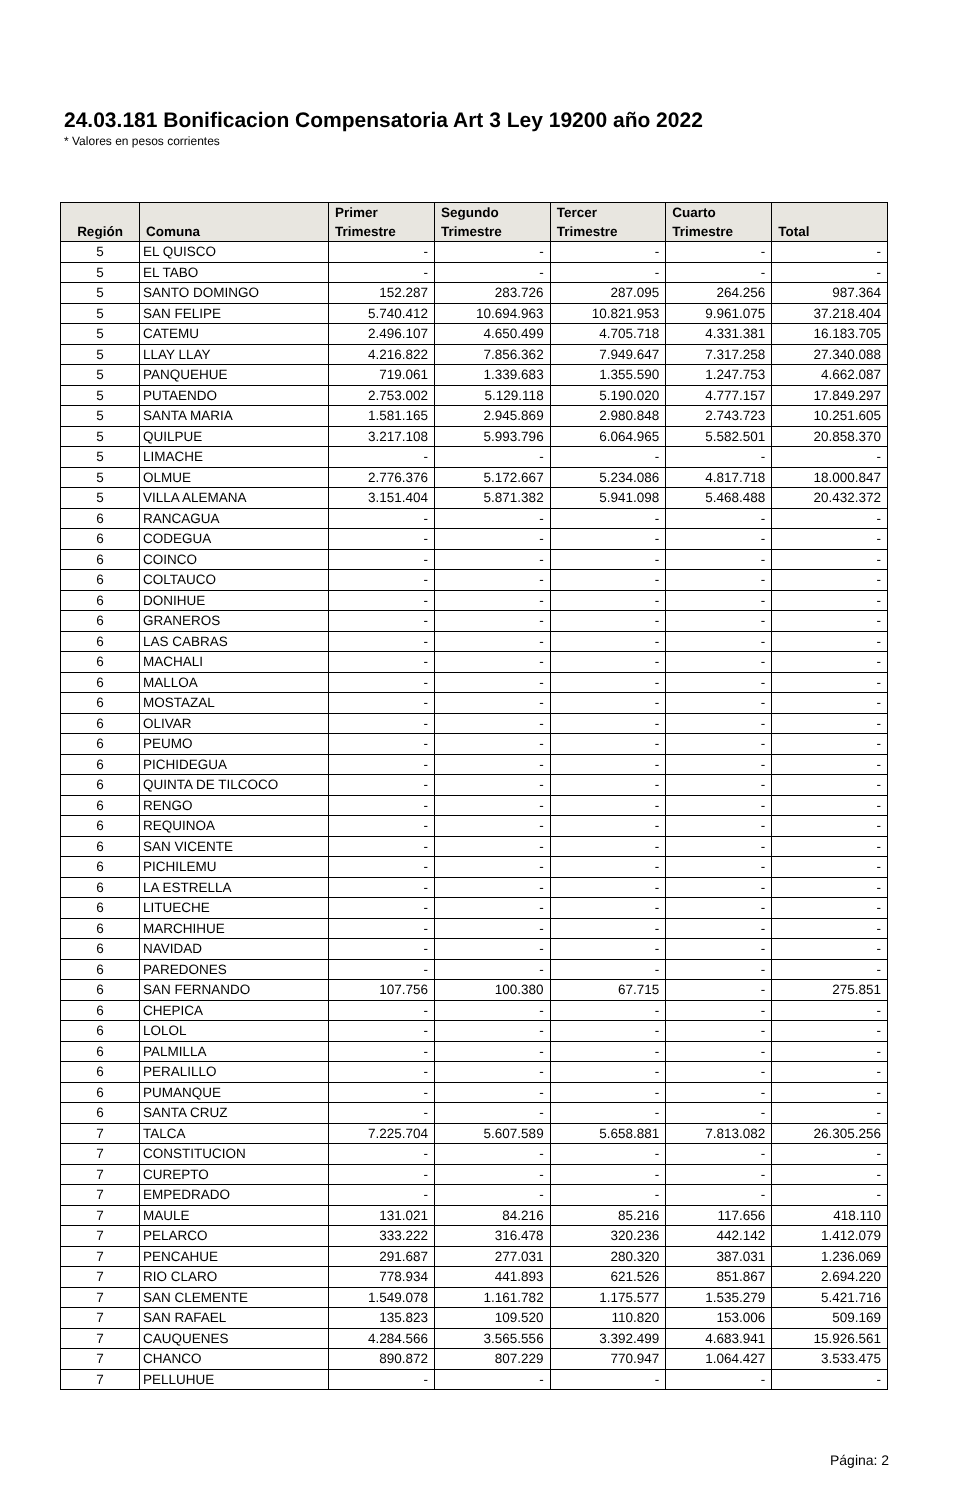24.03.181 Bonificacion Compensatoria Art 3 Ley 19200 año 2022
* Valores en pesos corrientes
| Región | Comuna | Primer Trimestre | Segundo Trimestre | Tercer Trimestre | Cuarto Trimestre | Total |
| --- | --- | --- | --- | --- | --- | --- |
| 5 | EL QUISCO | - | - | - | - | - |
| 5 | EL TABO | - | - | - | - | - |
| 5 | SANTO DOMINGO | 152.287 | 283.726 | 287.095 | 264.256 | 987.364 |
| 5 | SAN FELIPE | 5.740.412 | 10.694.963 | 10.821.953 | 9.961.075 | 37.218.404 |
| 5 | CATEMU | 2.496.107 | 4.650.499 | 4.705.718 | 4.331.381 | 16.183.705 |
| 5 | LLAY LLAY | 4.216.822 | 7.856.362 | 7.949.647 | 7.317.258 | 27.340.088 |
| 5 | PANQUEHUE | 719.061 | 1.339.683 | 1.355.590 | 1.247.753 | 4.662.087 |
| 5 | PUTAENDO | 2.753.002 | 5.129.118 | 5.190.020 | 4.777.157 | 17.849.297 |
| 5 | SANTA MARIA | 1.581.165 | 2.945.869 | 2.980.848 | 2.743.723 | 10.251.605 |
| 5 | QUILPUE | 3.217.108 | 5.993.796 | 6.064.965 | 5.582.501 | 20.858.370 |
| 5 | LIMACHE | - | - | - | - | - |
| 5 | OLMUE | 2.776.376 | 5.172.667 | 5.234.086 | 4.817.718 | 18.000.847 |
| 5 | VILLA ALEMANA | 3.151.404 | 5.871.382 | 5.941.098 | 5.468.488 | 20.432.372 |
| 6 | RANCAGUA | - | - | - | - | - |
| 6 | CODEGUA | - | - | - | - | - |
| 6 | COINCO | - | - | - | - | - |
| 6 | COLTAUCO | - | - | - | - | - |
| 6 | DONIHUE | - | - | - | - | - |
| 6 | GRANEROS | - | - | - | - | - |
| 6 | LAS CABRAS | - | - | - | - | - |
| 6 | MACHALI | - | - | - | - | - |
| 6 | MALLOA | - | - | - | - | - |
| 6 | MOSTAZAL | - | - | - | - | - |
| 6 | OLIVAR | - | - | - | - | - |
| 6 | PEUMO | - | - | - | - | - |
| 6 | PICHIDEGUA | - | - | - | - | - |
| 6 | QUINTA DE TILCOCO | - | - | - | - | - |
| 6 | RENGO | - | - | - | - | - |
| 6 | REQUINOA | - | - | - | - | - |
| 6 | SAN VICENTE | - | - | - | - | - |
| 6 | PICHILEMU | - | - | - | - | - |
| 6 | LA ESTRELLA | - | - | - | - | - |
| 6 | LITUECHE | - | - | - | - | - |
| 6 | MARCHIHUE | - | - | - | - | - |
| 6 | NAVIDAD | - | - | - | - | - |
| 6 | PAREDONES | - | - | - | - | - |
| 6 | SAN FERNANDO | 107.756 | 100.380 | 67.715 | - | 275.851 |
| 6 | CHEPICA | - | - | - | - | - |
| 6 | LOLOL | - | - | - | - | - |
| 6 | PALMILLA | - | - | - | - | - |
| 6 | PERALILLO | - | - | - | - | - |
| 6 | PUMANQUE | - | - | - | - | - |
| 6 | SANTA CRUZ | - | - | - | - | - |
| 7 | TALCA | 7.225.704 | 5.607.589 | 5.658.881 | 7.813.082 | 26.305.256 |
| 7 | CONSTITUCION | - | - | - | - | - |
| 7 | CUREPTO | - | - | - | - | - |
| 7 | EMPEDRADO | - | - | - | - | - |
| 7 | MAULE | 131.021 | 84.216 | 85.216 | 117.656 | 418.110 |
| 7 | PELARCO | 333.222 | 316.478 | 320.236 | 442.142 | 1.412.079 |
| 7 | PENCAHUE | 291.687 | 277.031 | 280.320 | 387.031 | 1.236.069 |
| 7 | RIO CLARO | 778.934 | 441.893 | 621.526 | 851.867 | 2.694.220 |
| 7 | SAN CLEMENTE | 1.549.078 | 1.161.782 | 1.175.577 | 1.535.279 | 5.421.716 |
| 7 | SAN RAFAEL | 135.823 | 109.520 | 110.820 | 153.006 | 509.169 |
| 7 | CAUQUENES | 4.284.566 | 3.565.556 | 3.392.499 | 4.683.941 | 15.926.561 |
| 7 | CHANCO | 890.872 | 807.229 | 770.947 | 1.064.427 | 3.533.475 |
| 7 | PELLUHUE | - | - | - | - | - |
Página: 2